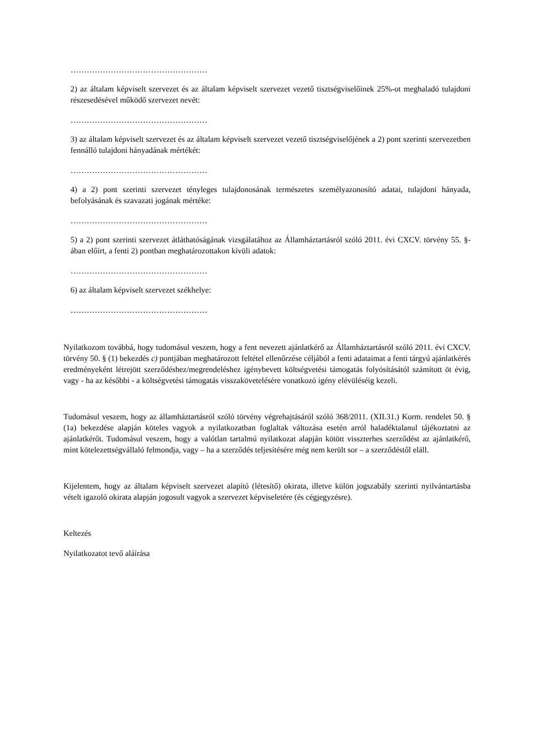……………………………………………
2) az általam képviselt szervezet és az általam képviselt szervezet vezető tisztségviselőinek 25%-ot meghaladó tulajdoni részesedésével működő szervezet nevét:
……………………………………………
3) az általam képviselt szervezet és az általam képviselt szervezet vezető tisztségviselőjének a 2) pont szerinti szervezetben fennálló tulajdoni hányadának mértékét:
……………………………………………
4) a 2) pont szerinti szervezet tényleges tulajdonosának természetes személyazonosító adatai, tulajdoni hányada, befolyásának és szavazati jogának mértéke:
……………………………………………
5) a 2) pont szerinti szervezet átláthatóságának vizsgálatához az Államháztartásról szóló 2011. évi CXCV. törvény 55. §-ában előírt, a fenti 2) pontban meghatározottakon kívüli adatok:
……………………………………………
6) az általam képviselt szervezet székhelye:
……………………………………………
Nyilatkozom továbbá, hogy tudomásul veszem, hogy a fent nevezett ajánlatkérő az Államháztartásról szóló 2011. évi CXCV. törvény 50. § (1) bekezdés c) pontjában meghatározott feltétel ellenőrzése céljából a fenti adataimat a fenti tárgyú ajánlatkérés eredményeként létrejött szerződéshez/megrendeléshez igénybevett költségvetési támogatás folyósításától számított öt évig, vagy - ha az későbbi - a költségvetési támogatás visszakövetelésére vonatkozó igény elévüléséig kezeli.
Tudomásul veszem, hogy az államháztartásról szóló törvény végrehajtásáról szóló 368/2011. (XII.31.) Korm. rendelet 50. § (1a) bekezdése alapján köteles vagyok a nyilatkozatban foglaltak változása esetén arról haladéktalanul tájékoztatni az ajánlatkérőt. Tudomásul veszem, hogy a valótlan tartalmú nyilatkozat alapján kötött visszterhes szerződést az ajánlatkérő, mint kötelezettségvállaló felmondja, vagy – ha a szerződés teljesítésére még nem került sor – a szerződéstől eláll.
Kijelentem, hogy az általam képviselt szervezet alapító (létesítő) okirata, illetve külön jogszabály szerinti nyilvántartásba vételt igazoló okirata alapján jogosult vagyok a szervezet képviseletére (és cégjegyzésre).
Keltezés
Nyilatkozatot tevő aláírása